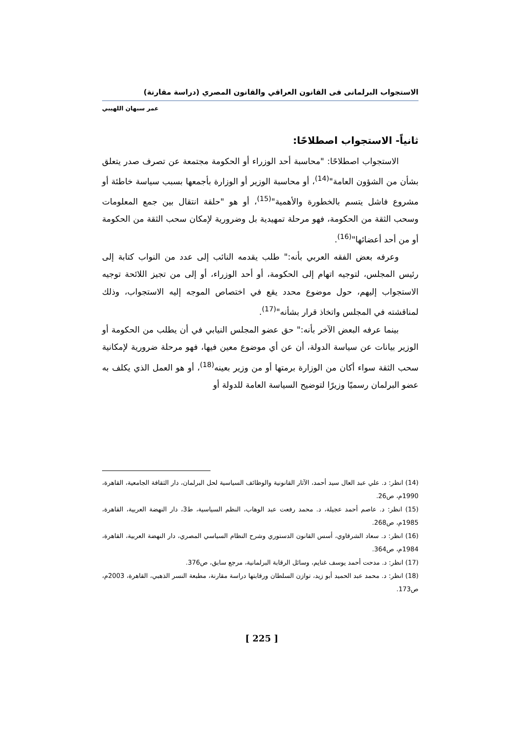الاستجواب البرلمانى فى القانون العراقي والقانون المصري (دراسة مقارنة)
عمر سبهان اللهيبي
ثانياً- الاستجواب اصطلاحًا:
الاستجواب اصطلاحًا: "محاسبة أحد الوزراء أو الحكومة مجتمعة عن تصرف صدر يتعلق بشأن من الشؤون العامة"<sup>(14)</sup>، أو محاسبة الوزير أو الوزارة بأجمعها بسبب سياسة خاطئة أو مشروع فاشل يتسم بالخطورة والأهمية"<sup>(15)</sup>، أو هو "حلقة انتقال بين جمع المعلومات وسحب الثقة من الحكومة، فهو مرحلة تمهيدية بل وضرورية لإمكان سحب الثقة من الحكومة أو من أحد أعضائها"<sup>(16)</sup>.
وعرفه بعض الفقه العربي بأنه:" طلب يقدمه النائب إلى عدد من النواب كتابة إلى رئيس المجلس، لتوجيه اتهام إلى الحكومة، أو أحد الوزراء، أو إلى من تجيز اللائحة توجيه الاستجواب إليهم، حول موضوع محدد يقع في اختصاص الموجه إليه الاستجواب، وذلك لمناقشته في المجلس واتخاذ قرار بشأنه"<sup>(17)</sup>.
بينما عرفه البعض الآخر بأنه:" حق عضو المجلس النيابي في أن يطلب من الحكومة أو الوزير بيانات عن سياسة الدولة، أن عن أي موضوع معين فيها، فهو مرحلة ضرورية لإمكانية سحب الثقة سواء أكان من الوزارة برمتها أو من وزير بعينه<sup>(18)</sup>، أو هو العمل الذي يكلف به عضو البرلمان رسميًا وزيرًا لتوضيح السياسة العامة للدولة أو
(14) انظر: د. علي عبد العال سيد أحمد، الآثار القانونية والوظائف السياسية لحل البرلمان، دار الثقافة الجامعية، القاهرة، 1990م، ص26.
(15) انظر: د. عاصم أحمد عجيلة، د. محمد رفعت عبد الوهاب، النظم السياسية، ط3، دار النهضة العربية، القاهرة، 1985م، ص268.
(16) انظر: د. سعاد الشرقاوي، أسس القانون الدستوري وشرح النظام السياسي المصري، دار النهضة العربية، القاهرة، 1984م، ص364.
(17) انظر: د. مدحت أحمد يوسف غنايم، وسائل الرقابة البرلمانية، مرجع سابق، ص376.
(18) انظر: د. محمد عبد الحميد أبو زيد، توازن السلطان ورقابتها دراسة مقارنة، مطبعة النسر الذهبي، القاهرة، 2003م، ص173.
[ 225 ]